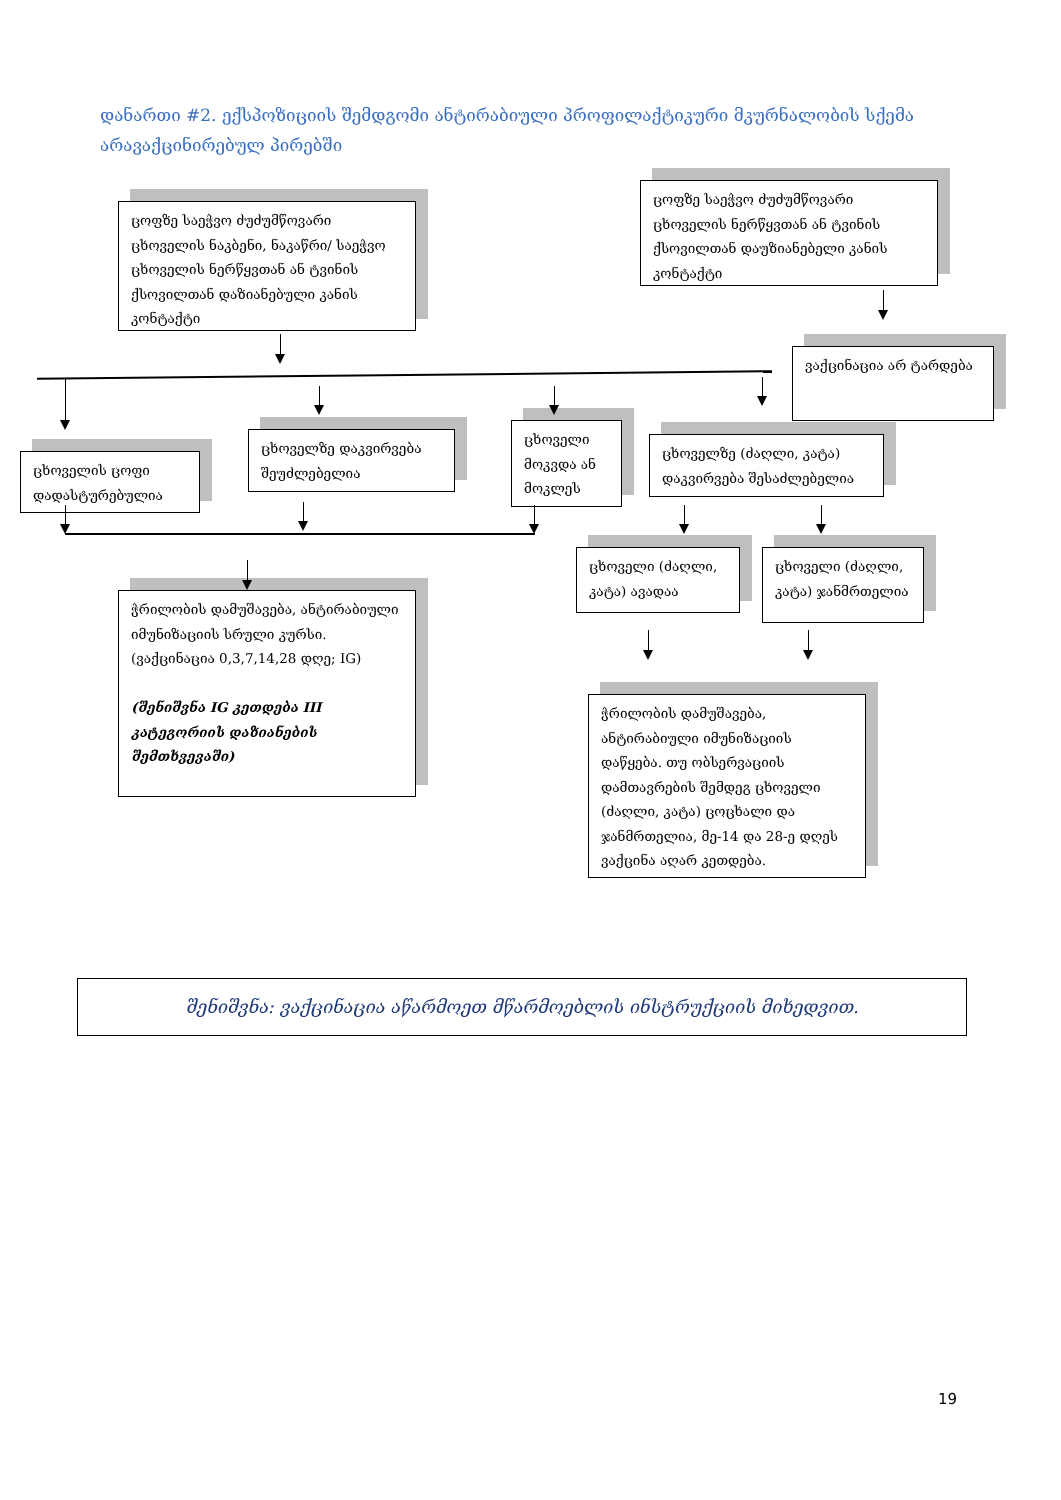დანართი #2. ექსპოზიციის შემდგომი ანტირაბიული პროფილაქტიკური მკურნალობის სქემა არავაქცინირებულ პირებში
ცოფზე საეჭვო ძუძუმწოვარი ცხოველის ნაკბენი, ნაკაწრი/ საეჭვო ცხოველის ნერწყვთან ან ტვინის ქსოვილთან დაზიანებული კანის კონტაქტი
ცოფზე საეჭვო ძუძუმწოვარი ცხოველის ნერწყვთან ან ტვინის ქსოვილთან დაუზიანებელი კანის კონტაქტი
ვაქცინაცია არ ტარდება
ცხოველის ცოფი დადასტურებულია
ცხოველზე დაკვირვება შეუძლებელია
ცხოველი მოკვდა ან მოკლეს
ცხოველზე (ძაღლი, კატა) დაკვირვება შესაძლებელია
ცხოველი (ძაღლი, კატა) ავადაა
ცხოველი (ძაღლი, კატა) ჯანმრთელია
ჭრილობის დამუშავება, ანტირაბიული იმუნიზაციის სრული კურსი. (ვაქცინაცია 0,3,7,14,28 დღე; IG)
(შენიშვნა IG კეთდება III კატეგორიის დაზიანების შემთხვევაში)
ჭრილობის დამუშავება, ანტირაბიული იმუნიზაციის დაწყება. თუ ობსერვაციის დამთავრების შემდეგ ცხოველი (ძაღლი, კატა) ცოცხალი და ჯანმრთელია, მე-14 და 28-ე დღეს ვაქცინა აღარ კეთდება.
შენიშვნა: ვაქცინაცია აწარმოეთ მწარმოებლის ინსტრუქციის მიხედვით.
19